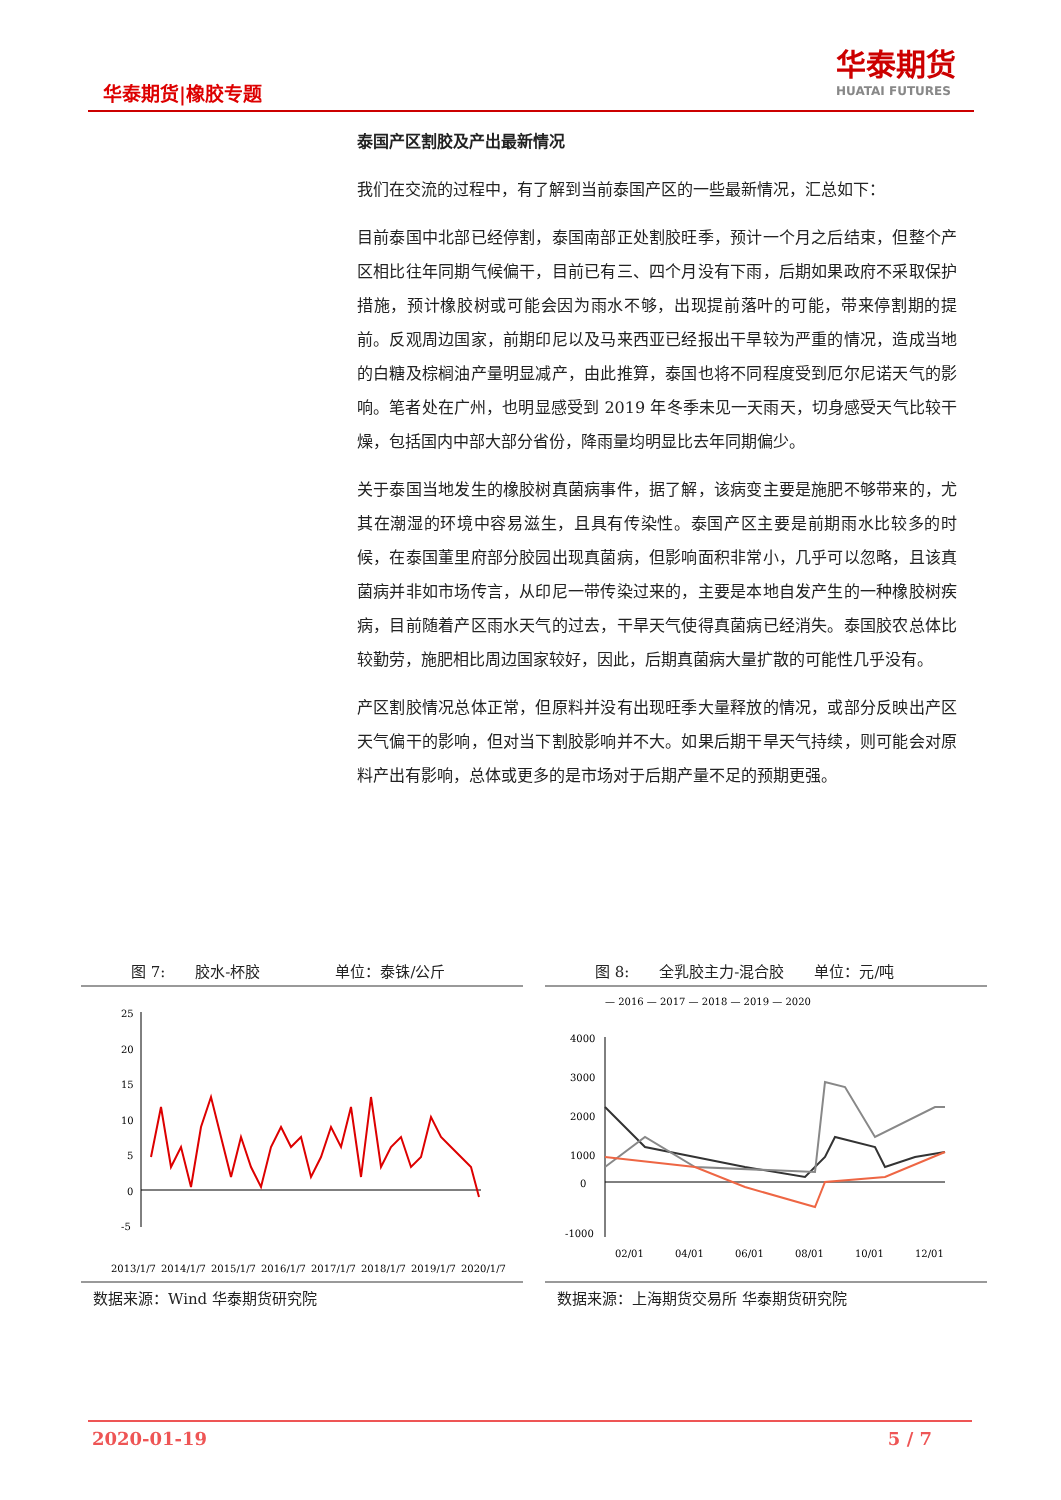华泰期货|橡胶专题
华泰期货
HUATAI FUTURES
泰国产区割胶及产出最新情况
我们在交流的过程中，有了解到当前泰国产区的一些最新情况，汇总如下：
目前泰国中北部已经停割，泰国南部正处割胶旺季，预计一个月之后结束，但整个产区相比往年同期气候偏干，目前已有三、四个月没有下雨，后期如果政府不采取保护措施，预计橡胶树或可能会因为雨水不够，出现提前落叶的可能，带来停割期的提前。反观周边国家，前期印尼以及马来西亚已经报出干旱较为严重的情况，造成当地的白糖及棕榈油产量明显减产，由此推算，泰国也将不同程度受到厄尔尼诺天气的影响。笔者处在广州，也明显感受到 2019 年冬季未见一天雨天，切身感受天气比较干燥，包括国内中部大部分省份，降雨量均明显比去年同期偏少。
关于泰国当地发生的橡胶树真菌病事件，据了解，该病变主要是施肥不够带来的，尤其在潮湿的环境中容易滋生，且具有传染性。泰国产区主要是前期雨水比较多的时候，在泰国董里府部分胶园出现真菌病，但影响面积非常小，几乎可以忽略，且该真菌病并非如市场传言，从印尼一带传染过来的，主要是本地自发产生的一种橡胶树疾病，目前随着产区雨水天气的过去，干旱天气使得真菌病已经消失。泰国胶农总体比较勤劳，施肥相比周边国家较好，因此，后期真菌病大量扩散的可能性几乎没有。
产区割胶情况总体正常，但原料并没有出现旺季大量释放的情况，或部分反映出产区天气偏干的影响，但对当下割胶影响并不大。如果后期干旱天气持续，则可能会对原料产出有影响，总体或更多的是市场对于后期产量不足的预期更强。
图 7:　　胶水-杯胶　　　　　单位：泰铢/公斤
25
20
15
10
5
0
-5
2013/1/7
2014/1/7
2015/1/7
2016/1/7
2017/1/7
2018/1/7
2019/1/7
2020/1/7
数据来源：Wind 华泰期货研究院
图 8:　　全乳胶主力-混合胶　　单位：元/吨
— 2016 — 2017 — 2018 — 2019 — 2020
4000
3000
2000
1000
0
-1000
02/01
04/01
06/01
08/01
10/01
12/01
数据来源：上海期货交易所 华泰期货研究院
2020-01-19 5 / 7